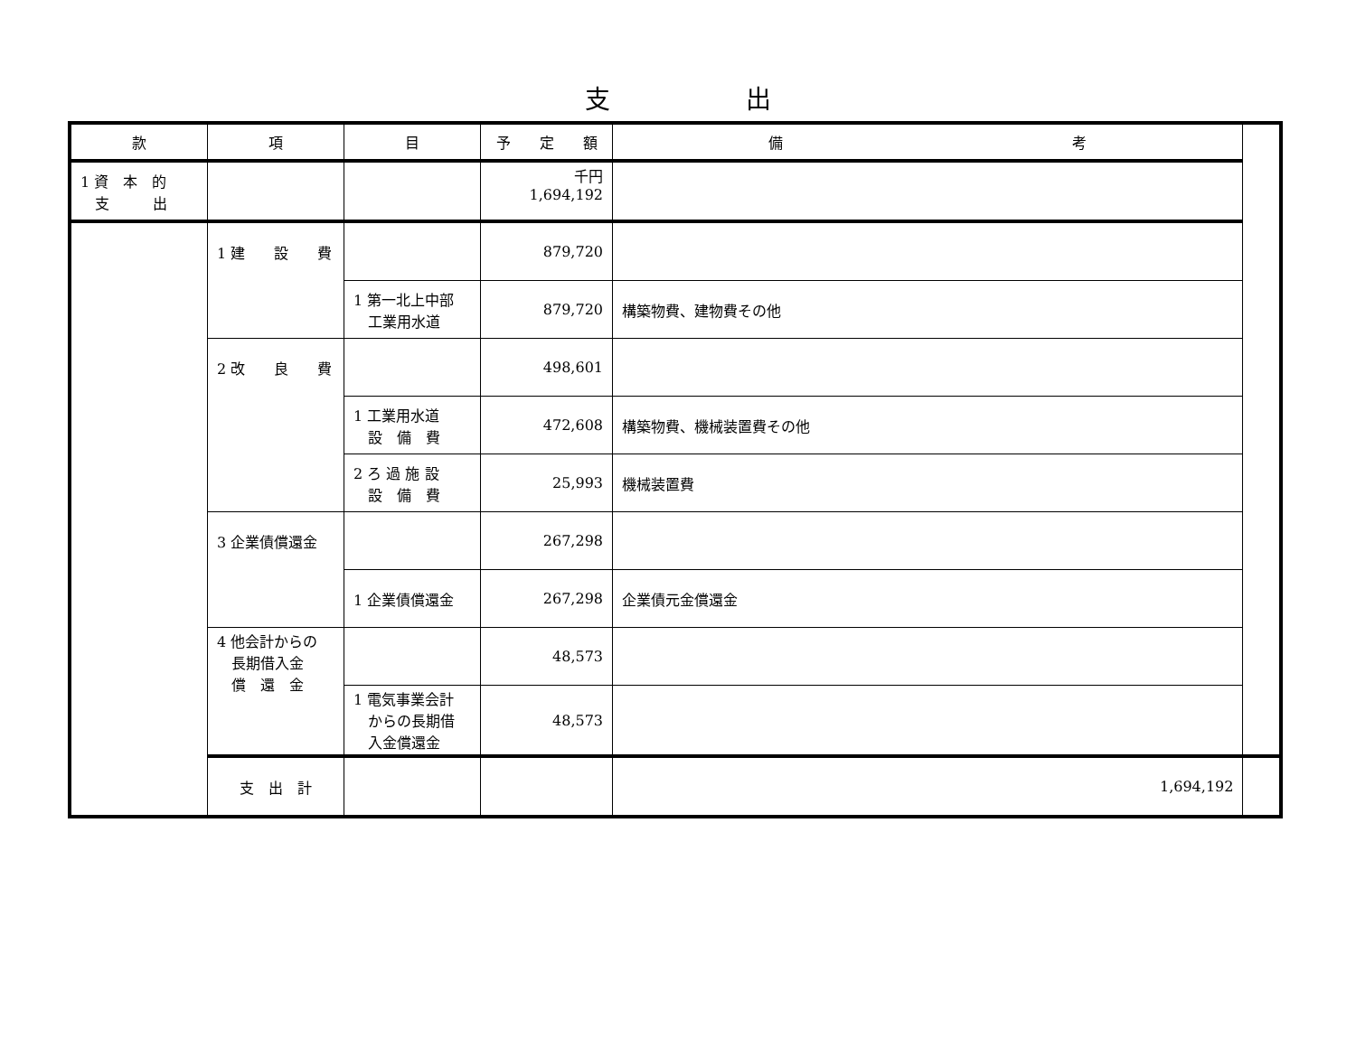支出
| 款 | 項 | 目 | 予 定 額 | 備 考 | |
| --- | --- | --- | --- | --- | --- |
| 1 資 本 的 支 出 | | | 千円 1,694,192 | | |
| | 1 建 設 費 | | 879,720 | | |
| | | 1 第一北上中部 工業用水道 | 879,720 | 構築物費、建物費その他 | |
| | 2 改 良 費 | | 498,601 | | |
| | | 1 工業用水道 設 備 費 | 472,608 | 構築物費、機械装置費その他 | |
| | | 2 ろ 過 施 設 設 備 費 | 25,993 | 機械装置費 | |
| | 3 企業債償還金 | | 267,298 | | |
| | | 1 企業債償還金 | 267,298 | 企業債元金償還金 | |
| | 4 他会計からの 長期借入金 償 還 金 | | 48,573 | | |
| | | 1 電気事業会計 からの長期借 入金償還金 | 48,573 | | |
| | 支 出 計 | | | 1,694,192 | |